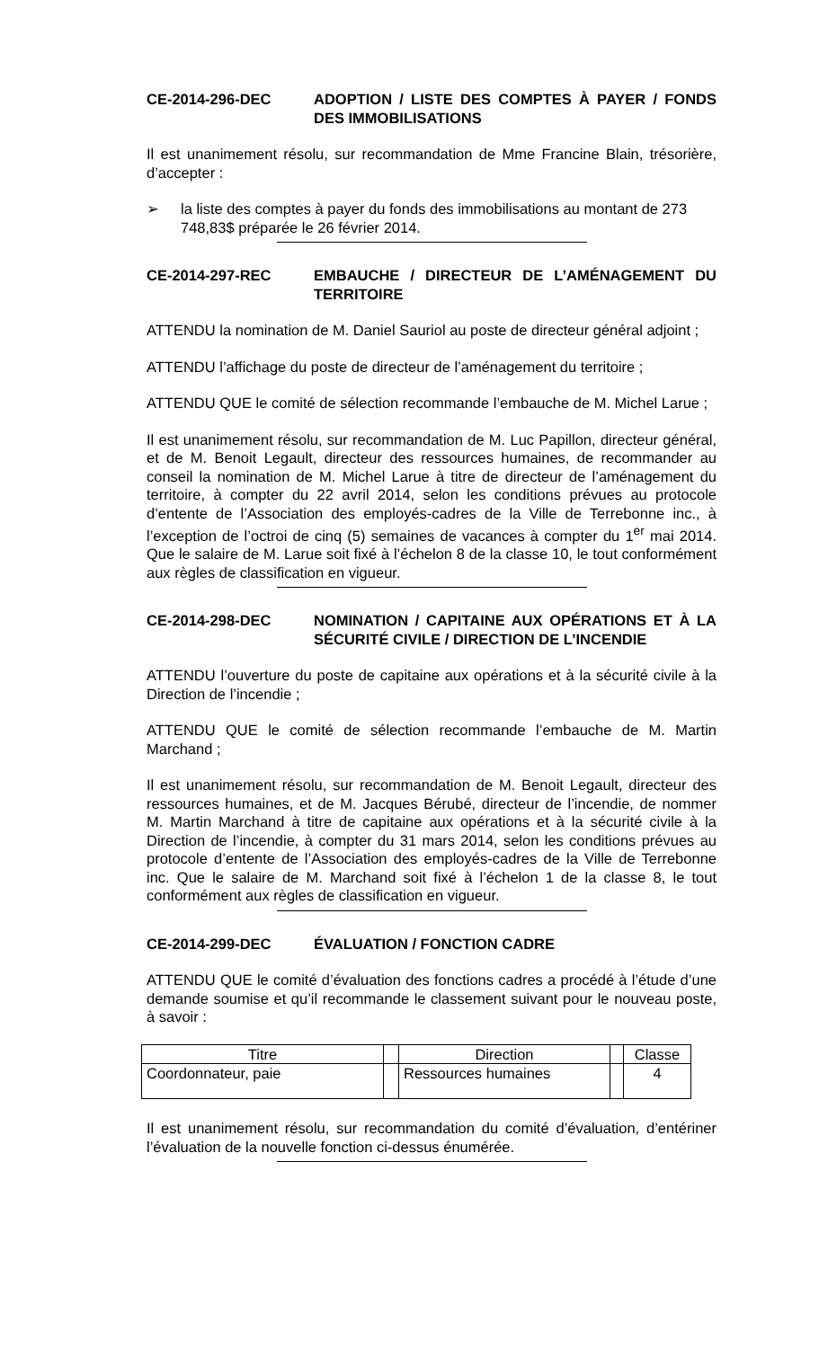CE-2014-296-DEC ADOPTION / LISTE DES COMPTES À PAYER / FONDS DES IMMOBILISATIONS
Il est unanimement résolu, sur recommandation de Mme Francine Blain, trésorière, d’accepter :
➢ la liste des comptes à payer du fonds des immobilisations au montant de 273 748,83$ préparée le 26 février 2014.
CE-2014-297-REC EMBAUCHE / DIRECTEUR DE L’AMÉNAGEMENT DU TERRITOIRE
ATTENDU la nomination de M. Daniel Sauriol au poste de directeur général adjoint ;
ATTENDU l’affichage du poste de directeur de l’aménagement du territoire ;
ATTENDU QUE le comité de sélection recommande l’embauche de M. Michel Larue ;
Il est unanimement résolu, sur recommandation de M. Luc Papillon, directeur général, et de M. Benoit Legault, directeur des ressources humaines, de recommander au conseil la nomination de M. Michel Larue à titre de directeur de l’aménagement du territoire, à compter du 22 avril 2014, selon les conditions prévues au protocole d’entente de l’Association des employés-cadres de la Ville de Terrebonne inc., à l’exception de l’octroi de cinq (5) semaines de vacances à compter du 1<sup>er</sup> mai 2014. Que le salaire de M. Larue soit fixé à l’échelon 8 de la classe 10, le tout conformément aux règles de classification en vigueur.
CE-2014-298-DEC NOMINATION / CAPITAINE AUX OPÉRATIONS ET À LA SÉCURITÉ CIVILE / DIRECTION DE L’INCENDIE
ATTENDU l’ouverture du poste de capitaine aux opérations et à la sécurité civile à la Direction de l’incendie ;
ATTENDU QUE le comité de sélection recommande l’embauche de M. Martin Marchand ;
Il est unanimement résolu, sur recommandation de M. Benoit Legault, directeur des ressources humaines, et de M. Jacques Bérubé, directeur de l’incendie, de nommer M. Martin Marchand à titre de capitaine aux opérations et à la sécurité civile à la Direction de l’incendie, à compter du 31 mars 2014, selon les conditions prévues au protocole d’entente de l’Association des employés-cadres de la Ville de Terrebonne inc. Que le salaire de M. Marchand soit fixé à l’échelon 1 de la classe 8, le tout conformément aux règles de classification en vigueur.
CE-2014-299-DEC ÉVALUATION / FONCTION CADRE
ATTENDU QUE le comité d’évaluation des fonctions cadres a procédé à l’étude d’une demande soumise et qu’il recommande le classement suivant pour le nouveau poste, à savoir :
| Titre | | Direction | | Classe |
| Coordonnateur, paie | | Ressources humaines | | 4 |
Il est unanimement résolu, sur recommandation du comité d’évaluation, d’entériner l’évaluation de la nouvelle fonction ci-dessus énumérée.